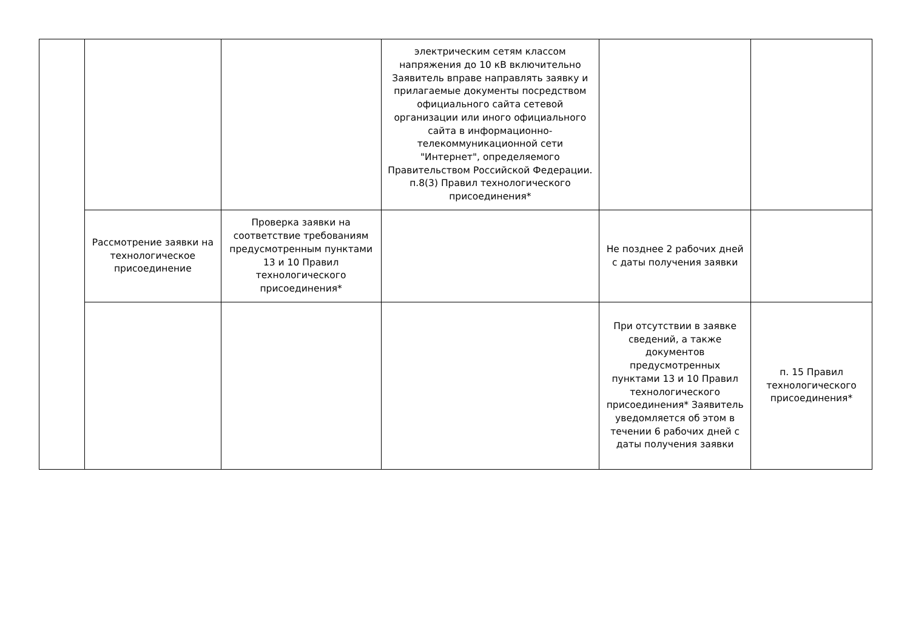| | | | электрическим сетям классом напряжения до 10 кВ включительно Заявитель вправе направлять заявку и прилагаемые документы посредством официального сайта сетевой организации или иного официального сайта в информационно-телекоммуникационной сети "Интернет", определяемого Правительством Российской Федерации. п.8(3) Правил технологического присоединения* | | |
| | Рассмотрение заявки на технологическое присоединение | Проверка заявки на соответствие требованиям предусмотренным пунктами 13 и 10 Правил технологического присоединения* | | Не позднее 2 рабочих дней с даты получения заявки | |
| | | | | При отсутствии в заявке сведений, а также документов предусмотренных пунктами 13 и 10 Правил технологического присоединения* Заявитель уведомляется об этом в течении 6 рабочих дней с даты получения заявки | п. 15 Правил технологического присоединения* |